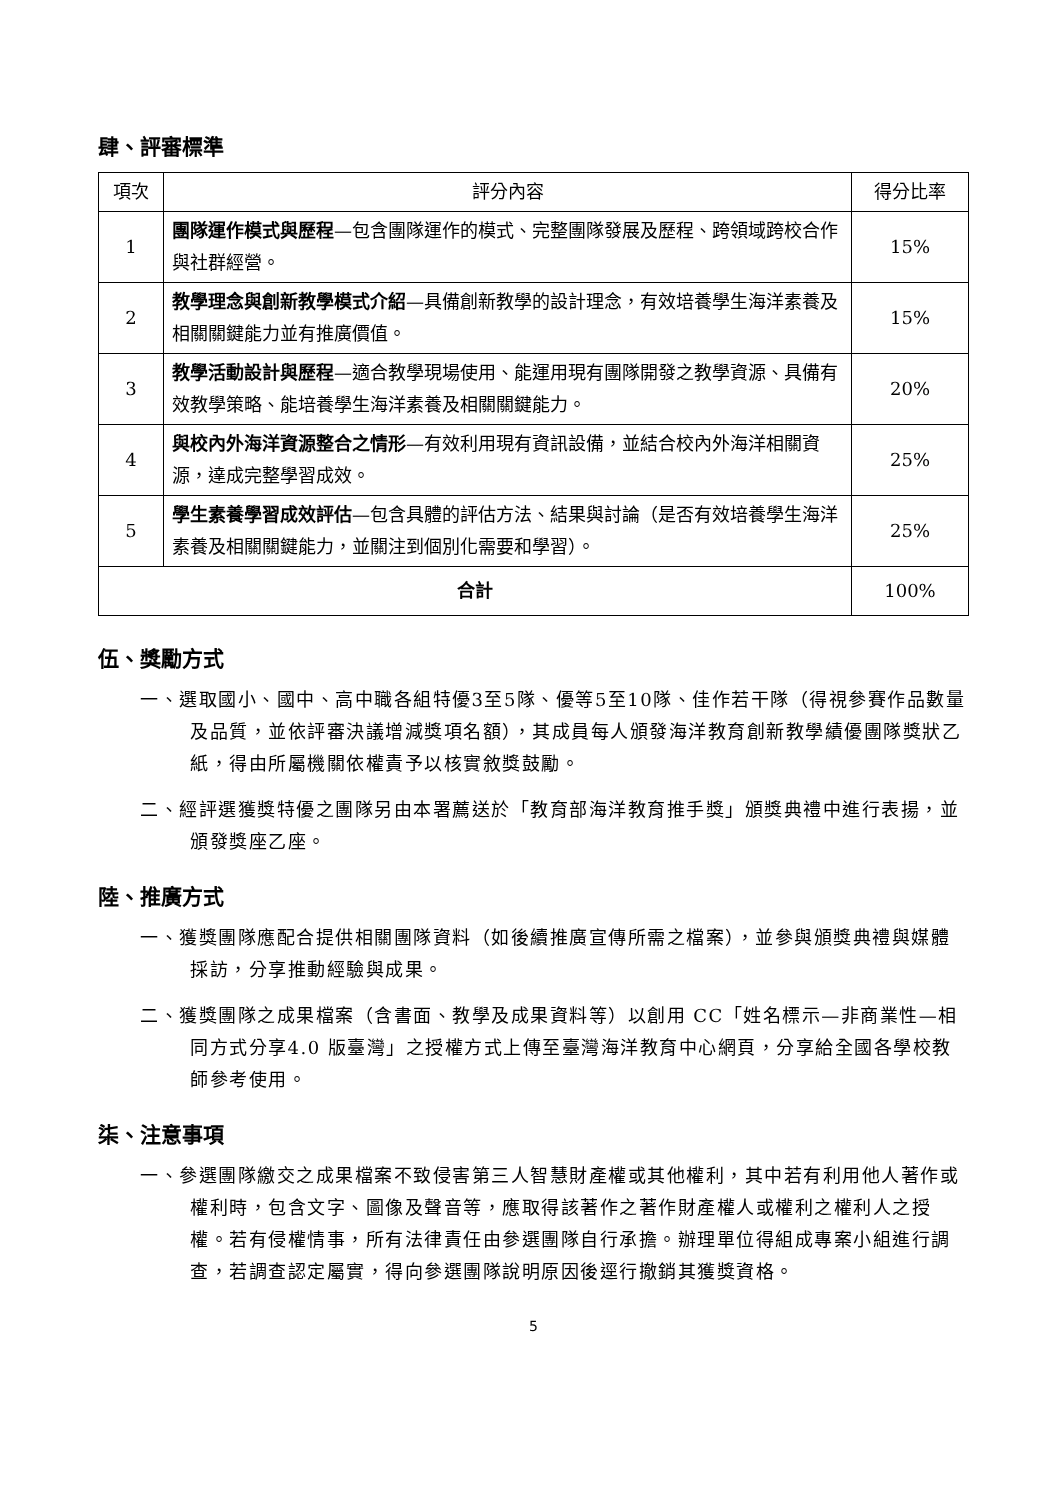肆、評審標準
| 項次 | 評分內容 | 得分比率 |
| --- | --- | --- |
| 1 | 團隊運作模式與歷程 —包含團隊運作的模式、完整團隊發展及歷程、跨領域跨校合作與社群經營。 | 15% |
| 2 | 教學理念與創新教學模式介紹 —具備創新教學的設計理念，有效培養學生海洋素養及相關關鍵能力並有推廣價值。 | 15% |
| 3 | 教學活動設計與歷程 —適合教學現場使用、能運用現有團隊開發之教學資源、具備有效教學策略、能培養學生海洋素養及相關關鍵能力。 | 20% |
| 4 | 與校內外海洋資源整合之情形 —有效利用現有資訊設備，並結合校內外海洋相關資源，達成完整學習成效。 | 25% |
| 5 | 學生素養學習成效評估 —包含具體的評估方法、結果與討論（是否有效培養學生海洋素養及相關關鍵能力，並關注到個別化需要和學習）。 | 25% |
| 合計 | | 100% |
伍、獎勵方式
一、選取國小、國中、高中職各組特優3至5隊、優等5至10隊、佳作若干隊（得視參賽作品數量及品質，並依評審決議增減獎項名額），其成員每人頒發海洋教育創新教學績優團隊獎狀乙紙，得由所屬機關依權責予以核實敘獎鼓勵。
二、經評選獲獎特優之團隊另由本署薦送於「教育部海洋教育推手獎」頒獎典禮中進行表揚，並頒發獎座乙座。
陸、推廣方式
一、獲獎團隊應配合提供相關團隊資料（如後續推廣宣傳所需之檔案），並參與頒獎典禮與媒體採訪，分享推動經驗與成果。
二、獲獎團隊之成果檔案（含書面、教學及成果資料等）以創用 CC「姓名標示—非商業性—相同方式分享4.0 版臺灣」之授權方式上傳至臺灣海洋教育中心網頁，分享給全國各學校教師參考使用。
柒、注意事項
一、參選團隊繳交之成果檔案不致侵害第三人智慧財產權或其他權利，其中若有利用他人著作或權利時，包含文字、圖像及聲音等，應取得該著作之著作財產權人或權利之權利人之授權。若有侵權情事，所有法律責任由參選團隊自行承擔。辦理單位得組成專案小組進行調查，若調查認定屬實，得向參選團隊說明原因後逕行撤銷其獲獎資格。
5